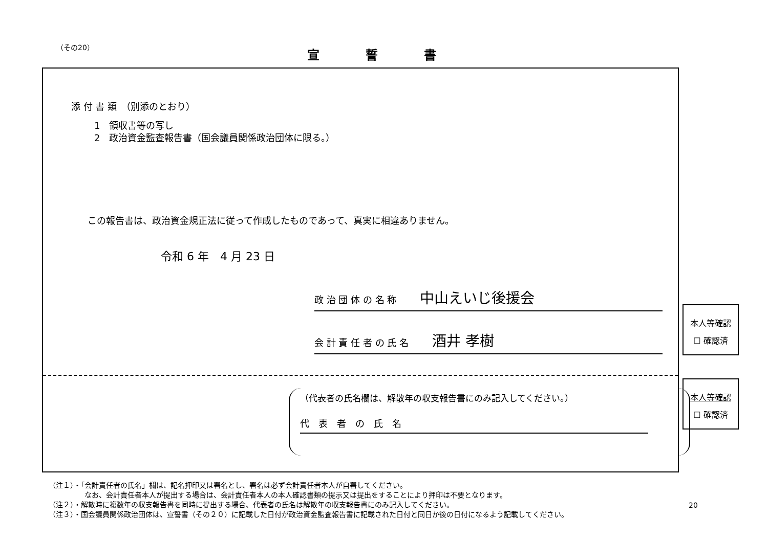（その20） 宣誓書
添 付 書 類　（別添のとおり）
1　領収書等の写し
2　政治資金監査報告書（国会議員関係政治団体に限る。）
この報告書は、政治資金規正法に従って作成したものであって、真実に相違ありません。
令和 6 年　4 月 23 日
政 治 団 体 の 名 称 中山えいじ後援会
会 計 責 任 者 の 氏 名 酒井 孝樹
（代表者の氏名欄は、解散年の収支報告書にのみ記入してください。）
代　表　者　の　氏　名
本人等確認
☐ 確認済
本人等確認
☐ 確認済
（注１）・「会計責任者の氏名」欄は、記名押印又は署名とし、署名は必ず会計責任者本人が自署してください。
　　　　　なお、会計責任者本人が提出する場合は、会計責任者本人の本人確認書類の提示又は提出をすることにより押印は不要となります。
（注２）・解散時に複数年の収支報告書を同時に提出する場合、代表者の氏名は解散年の収支報告書にのみ記入してください。
（注３）・国会議員関係政治団体は、宣誓書（その２０）に記載した日付が政治資金監査報告書に記載された日付と同日か後の日付になるよう記載してください。
20